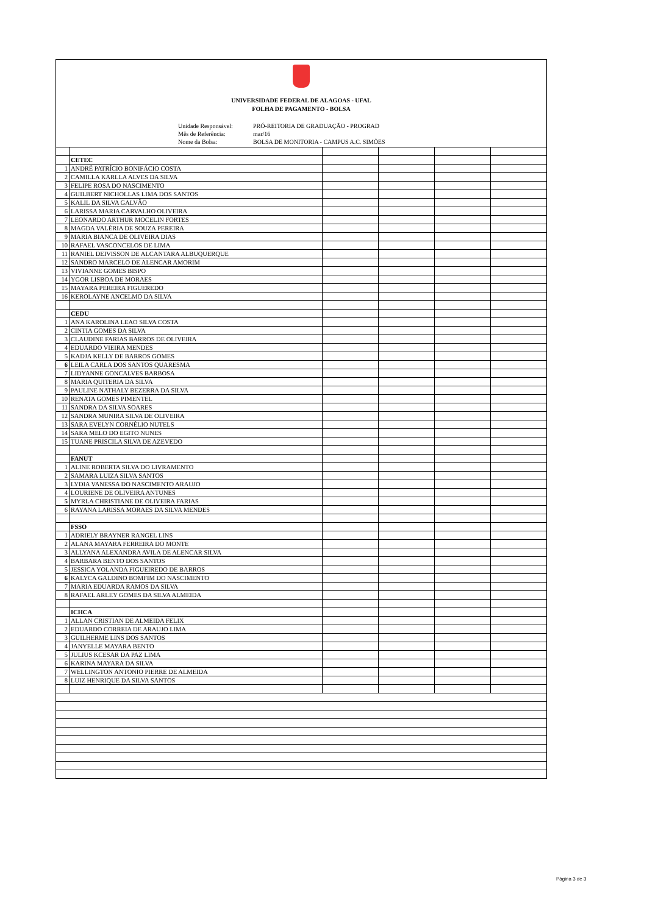UNIVERSIDADE FEDERAL DE ALAGOAS - UFAL
FOLHA DE PAGAMENTO - BOLSA
Unidade Responsável: PRÓ-REITORIA DE GRADUAÇÃO - PROGRAD Mês de Referência: mar/16 Nome da Bolsa: BOLSA DE MONITORIA - CAMPUS A.C. SIMÕES
| | CETEC | | | | |
| 1 | ANDRÉ PATRÍCIO BONIFÁCIO COSTA | | | | |
| 2 | CAMILLA KARLLA ALVES DA SILVA | | | | |
| 3 | FELIPE ROSA DO NASCIMENTO | | | | |
| 4 | GUILBERT NICHOLLAS LIMA DOS SANTOS | | | | |
| 5 | KALIL DA SILVA GALVÃO | | | | |
| 6 | LARISSA MARIA CARVALHO OLIVEIRA | | | | |
| 7 | LEONARDO ARTHUR MOCELIN FORTES | | | | |
| 8 | MAGDA VALÉRIA DE SOUZA PEREIRA | | | | |
| 9 | MARIA BIANCA DE OLIVEIRA DIAS | | | | |
| 10 | RAFAEL VASCONCELOS DE LIMA | | | | |
| 11 | RANIEL DEIVISSON DE ALCANTARA ALBUQUERQUE | | | | |
| 12 | SANDRO MARCELO DE ALENCAR AMORIM | | | | |
| 13 | VIVIANNE GOMES BISPO | | | | |
| 14 | YGOR LISBOA DE MORAES | | | | |
| 15 | MAYARA PEREIRA FIGUEREDO | | | | |
| 16 | KEROLAYNE ANCELMO DA SILVA | | | | |
| | CEDU | | | | |
| 1 | ANA KAROLINA LEAO SILVA COSTA | | | | |
| 2 | CINTIA GOMES DA SILVA | | | | |
| 3 | CLAUDINE FARIAS BARROS DE OLIVEIRA | | | | |
| 4 | EDUARDO VIEIRA MENDES | | | | |
| 5 | KADJA KELLY DE BARROS GOMES | | | | |
| 6 | LEILA CARLA DOS SANTOS QUARESMA | | | | |
| 7 | LIDYANNE GONCALVES BARBOSA | | | | |
| 8 | MARIA QUITERIA DA SILVA | | | | |
| 9 | PAULINE NATHALY BEZERRA DA SILVA | | | | |
| 10 | RENATA GOMES PIMENTEL | | | | |
| 11 | SANDRA DA SILVA SOARES | | | | |
| 12 | SANDRA MUNIRA SILVA DE OLIVEIRA | | | | |
| 13 | SARA EVELYN CORNÉLIO NUTELS | | | | |
| 14 | SARA MELO DO EGITO NUNES | | | | |
| 15 | TUANE PRISCILA SILVA DE AZEVEDO | | | | |
| | FANUT | | | | |
| 1 | ALINE ROBERTA SILVA DO LIVRAMENTO | | | | |
| 2 | SAMARA LUIZA SILVA SANTOS | | | | |
| 3 | LYDIA VANESSA DO NASCIMENTO ARAUJO | | | | |
| 4 | LOURIENE DE OLIVEIRA ANTUNES | | | | |
| 5 | MYRLA CHRISTIANE DE OLIVEIRA FARIAS | | | | |
| 6 | RAYANA LARISSA MORAES DA SILVA MENDES | | | | |
| | FSSO | | | | |
| 1 | ADRIELY BRAYNER RANGEL LINS | | | | |
| 2 | ALANA MAYARA FERREIRA DO MONTE | | | | |
| 3 | ALLYANA ALEXANDRA AVILA DE ALENCAR SILVA | | | | |
| 4 | BARBARA BENTO DOS SANTOS | | | | |
| 5 | JESSICA YOLANDA FIGUEIREDO DE BARROS | | | | |
| 6 | KALYCA GALDINO BOMFIM DO NASCIMENTO | | | | |
| 7 | MARIA EDUARDA RAMOS DA SILVA | | | | |
| 8 | RAFAEL ARLEY GOMES DA SILVA ALMEIDA | | | | |
| | ICHCA | | | | |
| 1 | ALLAN CRISTIAN DE ALMEIDA FELIX | | | | |
| 2 | EDUARDO CORREIA DE ARAUJO LIMA | | | | |
| 3 | GUILHERME LINS DOS SANTOS | | | | |
| 4 | JANYELLE MAYARA BENTO | | | | |
| 5 | JULIUS KCESAR DA PAZ LIMA | | | | |
| 6 | KARINA MAYARA DA SILVA | | | | |
| 7 | WELLINGTON ANTONIO PIERRE DE ALMEIDA | | | | |
| 8 | LUIZ HENRIQUE DA SILVA SANTOS | | | | |
Página 3 de 3